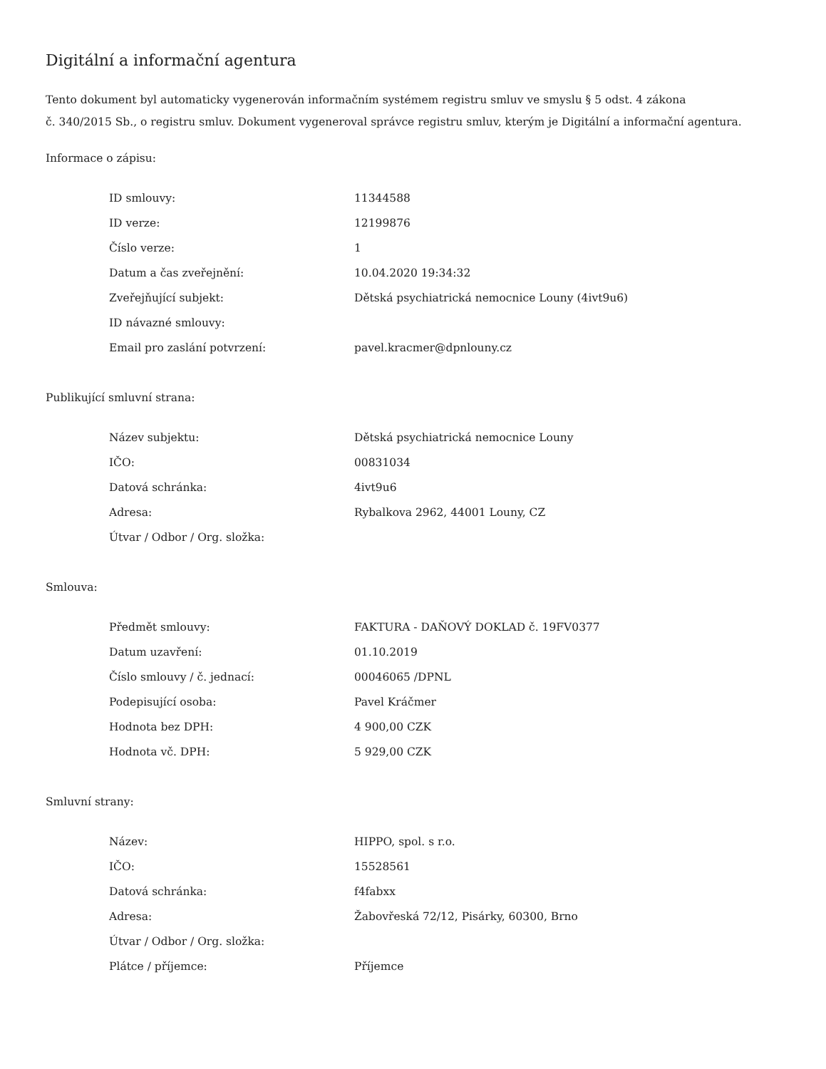Digitální a informační agentura
Tento dokument byl automaticky vygenerován informačním systémem registru smluv ve smyslu § 5 odst. 4 zákona
č. 340/2015 Sb., o registru smluv. Dokument vygeneroval správce registru smluv, kterým je Digitální a informační agentura.
Informace o zápisu:
| ID smlouvy: | 11344588 |
| ID verze: | 12199876 |
| Číslo verze: | 1 |
| Datum a čas zveřejnění: | 10.04.2020 19:34:32 |
| Zveřejňující subjekt: | Dětská psychiatrická nemocnice Louny (4ivt9u6) |
| ID návazné smlouvy: | |
| Email pro zaslání potvrzení: | pavel.kracmer@dpnlouny.cz |
Publikující smluvní strana:
| Název subjektu: | Dětská psychiatrická nemocnice Louny |
| IČO: | 00831034 |
| Datová schránka: | 4ivt9u6 |
| Adresa: | Rybalkova 2962, 44001 Louny, CZ |
| Útvar / Odbor / Org. složka: | |
Smlouva:
| Předmět smlouvy: | FAKTURA - DAŇOVÝ DOKLAD č. 19FV0377 |
| Datum uzavření: | 01.10.2019 |
| Číslo smlouvy / č. jednací: | 00046065 /DPNL |
| Podepisující osoba: | Pavel Kráčmer |
| Hodnota bez DPH: | 4 900,00 CZK |
| Hodnota vč. DPH: | 5 929,00 CZK |
Smluvní strany:
| Název: | HIPPO, spol. s r.o. |
| IČO: | 15528561 |
| Datová schránka: | f4fabxx |
| Adresa: | Žabovřeská 72/12, Pisárky, 60300, Brno |
| Útvar / Odbor / Org. složka: | |
| Plátce / příjemce: | Příjemce |